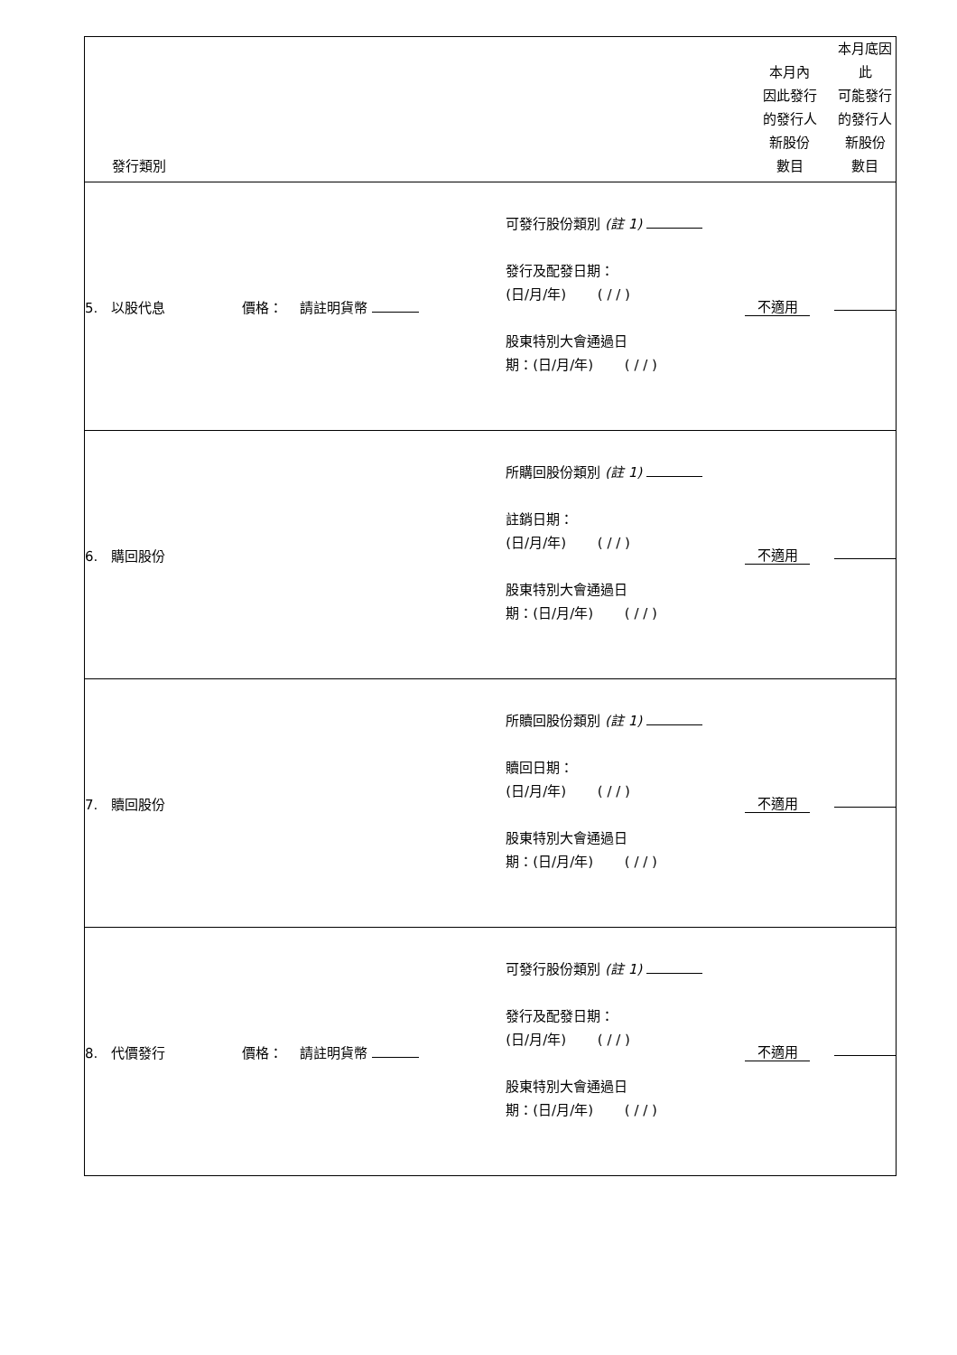| 發行類別 | | | 本月內 因此發行 的發行人 新股份 數目 | 本月底因此 可能發行 的發行人 新股份 數目 |
| --- | --- | --- | --- | --- |
| 5. 以股代息 | 價格： 請註明貨幣 | 可發行股份類別 (註 1) 發行及配發日期： (日/月/年) ( / / ) 股東特別大會通過日 期：(日/月/年) ( / / ) | 不適用 | |
| 6. 購回股份 | | 所購回股份類別 (註 1) 註銷日期： (日/月/年) ( / / ) 股東特別大會通過日 期：(日/月/年) ( / / ) | 不適用 | |
| 7. 贖回股份 | | 所贖回股份類別 (註 1) 贖回日期： (日/月/年) ( / / ) 股東特別大會通過日 期：(日/月/年) ( / / ) | 不適用 | |
| 8. 代價發行 | 價格： 請註明貨幣 | 可發行股份類別 (註 1) 發行及配發日期： (日/月/年) ( / / ) 股東特別大會通過日 期：(日/月/年) ( / / ) | 不適用 | |